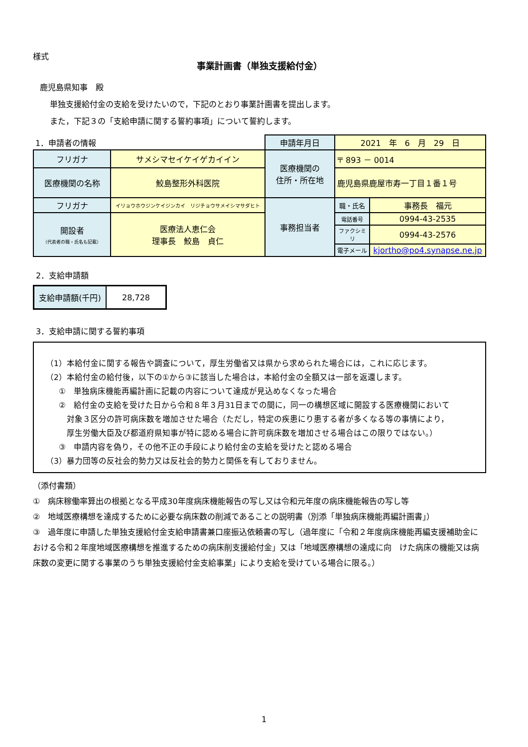様式
事業計画書（単独支援給付金）
鹿児島県知事　殿
単独支援給付金の支給を受けたいので，下記のとおり事業計画書を提出します。
また，下記３の「支給申請に関する誓約事項」について誓約します。
| 1．申請者の情報 | | 申請年月日 | 2021 年 6 月 29 日 | |
| フリガナ | サメシマセイケイゲカイイン | 医療機関の 住所・所在地 | 〒 893 － 0014 | |
| 医療機関の名称 | 鮫島整形外科医院 | | 鹿児島県鹿屋市寿一丁目１番１号 | |
| フリガナ | イリョウホウジンケイジンカイ リジチョウサメイシマサダヒト | 事務担当者 | 職・氏名 | 事務長 福元 |
| 開設者 （代表者の職・氏名も記載） | 医療法人恵仁会 理事長 鮫島 貞仁 | | 電話番号 | 0994-43-2535 |
| | | | ファクシミリ | 0994-43-2576 |
| | | | 電子メール | kjortho@po4.synapse.ne.jp |
2．支給申請額
| 支給申請額(千円) | 28,728 |
3．支給申請に関する誓約事項
（1）本給付金に関する報告や調査について，厚生労働省又は県から求められた場合には，これに応じます。
（2）本給付金の給付後，以下の①から③に該当した場合は，本給付金の全額又は一部を返還します。
①　単独病床機能再編計画に記載の内容について達成が見込めなくなった場合
②　給付金の支給を受けた日から令和８年３月31日までの間に，同一の構想区域に開設する医療機関において
　対象３区分の許可病床数を増加させた場合（ただし，特定の疾患にり患する者が多くなる等の事情により，
　厚生労働大臣及び都道府県知事が特に認める場合に許可病床数を増加させる場合はこの限りではない。）
③　申請内容を偽り，その他不正の手段により給付金の支給を受けたと認める場合
（3）暴力団等の反社会的勢力又は反社会的勢力と関係を有しておりません。
（添付書類）
①　病床稼働率算出の根拠となる平成30年度病床機能報告の写し又は令和元年度の病床機能報告の写し等
②　地域医療構想を達成するために必要な病床数の削減であることの説明書（別添「単独病床機能再編計画書」）
③　過年度に申請した単独支援給付金支給申請書兼口座振込依頼書の写し（過年度に「令和２年度病床機能再編支援補助金における令和２年度地域医療構想を推進するための病床削支援給付金」又は「地域医療構想の達成に向　けた病床の機能又は病床数の変更に関する事業のうち単独支援給付金支給事業」により支給を受けている場合に限る。）
1